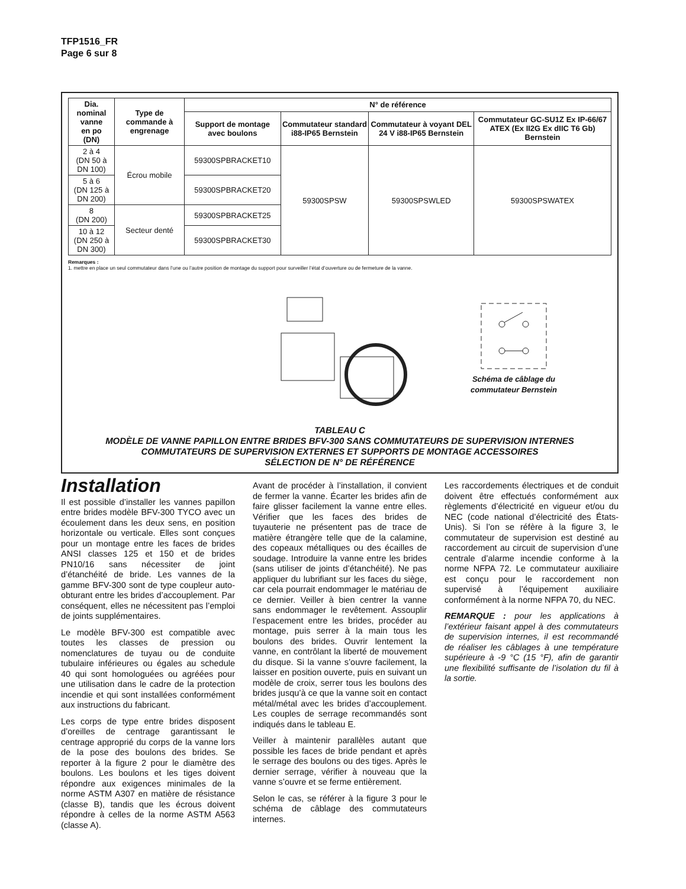TFP1516_FR
Page 6 sur 8
| Dia. nominal vanne en po (DN) | Type de commande à engrenage | N° de référence | | | |
| --- | --- | --- | --- | --- | --- |
| | | Support de montage avec boulons | Commutateur standard i88-IP65 Bernstein | Commutateur à voyant DEL 24 V i88-IP65 Bernstein | Commutateur GC-SU1Z Ex IP-66/67 ATEX (Ex II2G Ex dIIC T6 Gb) Bernstein |
| 2 à 4 (DN 50 à DN 100) | Écrou mobile | 59300SPBRACKET10 | 59300SPSW | 59300SPSWLED | 59300SPSWATEX |
| 5 à 6 (DN 125 à DN 200) | | 59300SPBRACKET20 | | | |
| 8 (DN 200) | Secteur denté | 59300SPBRACKET25 | | | |
| 10 à 12 (DN 250 à DN 300) | | 59300SPBRACKET30 | | | |
Remarques :
1. mettre en place un seul commutateur dans l’une ou l’autre position de montage du support pour surveiller l’état d’ouverture ou de fermeture de la vanne.
Schéma de câblage du
commutateur Bernstein
TABLEAU C
MODÈLE DE VANNE PAPILLON ENTRE BRIDES BFV-300 SANS COMMUTATEURS DE SUPERVISION INTERNES
COMMUTATEURS DE SUPERVISION EXTERNES ET SUPPORTS DE MONTAGE ACCESSOIRES
SÉLECTION DE N° DE RÉFÉRENCE
Installation
Il est possible d’installer les vannes papillon entre brides modèle BFV-300 TYCO avec un écoulement dans les deux sens, en position horizontale ou verticale. Elles sont conçues pour un montage entre les faces de brides ANSI classes 125 et 150 et de brides PN10/16 sans nécessiter de joint d’étanchéité de bride. Les vannes de la gamme BFV-300 sont de type coupleur auto-obturant entre les brides d’accouplement. Par conséquent, elles ne nécessitent pas l’emploi de joints supplémentaires.
Le modèle BFV-300 est compatible avec toutes les classes de pression ou nomenclatures de tuyau ou de conduite tubulaire inférieures ou égales au schedule 40 qui sont homologuées ou agréées pour une utilisation dans le cadre de la protection incendie et qui sont installées conformément aux instructions du fabricant.
Les corps de type entre brides disposent d’oreilles de centrage garantissant le centrage approprié du corps de la vanne lors de la pose des boulons des brides. Se reporter à la figure 2 pour le diamètre des boulons. Les boulons et les tiges doivent répondre aux exigences minimales de la norme ASTM A307 en matière de résistance (classe B), tandis que les écrous doivent répondre à celles de la norme ASTM A563 (classe A).
Avant de procéder à l’installation, il convient de fermer la vanne. Écarter les brides afin de faire glisser facilement la vanne entre elles. Vérifier que les faces des brides de tuyauterie ne présentent pas de trace de matière étrangère telle que de la calamine, des copeaux métalliques ou des écailles de soudage. Introduire la vanne entre les brides (sans utiliser de joints d’étanchéité). Ne pas appliquer du lubrifiant sur les faces du siège, car cela pourrait endommager le matériau de ce dernier. Veiller à bien centrer la vanne sans endommager le revêtement. Assouplir l’espacement entre les brides, procéder au montage, puis serrer à la main tous les boulons des brides. Ouvrir lentement la vanne, en contrôlant la liberté de mouvement du disque. Si la vanne s’ouvre facilement, la laisser en position ouverte, puis en suivant un modèle de croix, serrer tous les boulons des brides jusqu’à ce que la vanne soit en contact métal/métal avec les brides d’accouplement. Les couples de serrage recommandés sont indiqués dans le tableau E.
Veiller à maintenir parallèles autant que possible les faces de bride pendant et après le serrage des boulons ou des tiges. Après le dernier serrage, vérifier à nouveau que la vanne s’ouvre et se ferme entièrement.
Selon le cas, se référer à la figure 3 pour le schéma de câblage des commutateurs internes.
Les raccordements électriques et de conduit doivent être effectués conformément aux règlements d’électricité en vigueur et/ou du NEC (code national d’électricité des États-Unis). Si l’on se réfère à la figure 3, le commutateur de supervision est destiné au raccordement au circuit de supervision d’une centrale d’alarme incendie conforme à la norme NFPA 72. Le commutateur auxiliaire est conçu pour le raccordement non supervisé à l’équipement auxiliaire conformément à la norme NFPA 70, du NEC.
REMARQUE : pour les applications à l’extérieur faisant appel à des commutateurs de supervision internes, il est recommandé de réaliser les câblages à une température supérieure à -9 °C (15 °F), afin de garantir une flexibilité suffisante de l’isolation du fil à la sortie.